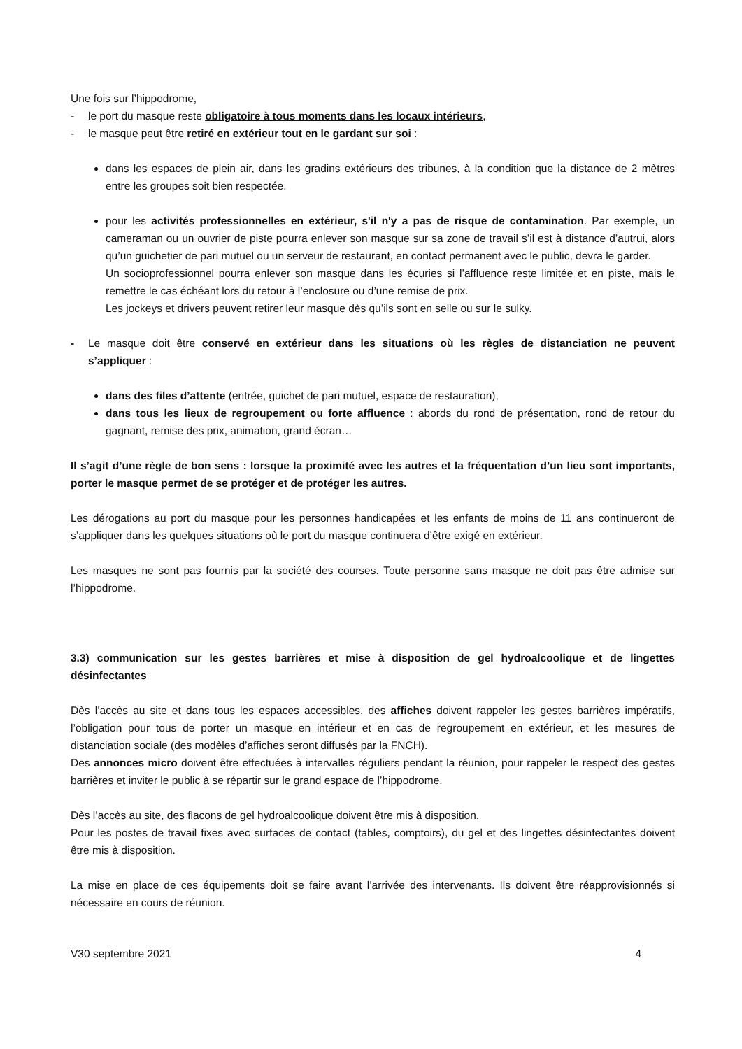Une fois sur l’hippodrome,
- le port du masque reste obligatoire à tous moments dans les locaux intérieurs,
- le masque peut être retiré en extérieur tout en le gardant sur soi :
dans les espaces de plein air, dans les gradins extérieurs des tribunes, à la condition que la distance de 2 mètres entre les groupes soit bien respectée.
pour les activités professionnelles en extérieur, s'il n'y a pas de risque de contamination. Par exemple, un cameraman ou un ouvrier de piste pourra enlever son masque sur sa zone de travail s’il est à distance d’autrui, alors qu’un guichetier de pari mutuel ou un serveur de restaurant, en contact permanent avec le public, devra le garder.
Un socioprofessionnel pourra enlever son masque dans les écuries si l’affluence reste limitée et en piste, mais le remettre le cas échéant lors du retour à l’enclosure ou d’une remise de prix.
Les jockeys et drivers peuvent retirer leur masque dès qu’ils sont en selle ou sur le sulky.
- Le masque doit être conservé en extérieur dans les situations où les règles de distanciation ne peuvent s’appliquer :
dans des files d’attente (entrée, guichet de pari mutuel, espace de restauration),
dans tous les lieux de regroupement ou forte affluence : abords du rond de présentation, rond de retour du gagnant, remise des prix, animation, grand écran…
Il s’agit d’une règle de bon sens : lorsque la proximité avec les autres et la fréquentation d’un lieu sont importants, porter le masque permet de se protéger et de protéger les autres.
Les dérogations au port du masque pour les personnes handicapées et les enfants de moins de 11 ans continueront de s’appliquer dans les quelques situations où le port du masque continuera d’être exigé en extérieur.
Les masques ne sont pas fournis par la société des courses. Toute personne sans masque ne doit pas être admise sur l’hippodrome.
3.3) communication sur les gestes barrières et mise à disposition de gel hydroalcoolique et de lingettes désinfectantes
Dès l’accès au site et dans tous les espaces accessibles, des affiches doivent rappeler les gestes barrières impératifs, l’obligation pour tous de porter un masque en intérieur et en cas de regroupement en extérieur, et les mesures de distanciation sociale (des modèles d’affiches seront diffusés par la FNCH).
Des annonces micro doivent être effectuées à intervalles réguliers pendant la réunion, pour rappeler le respect des gestes barrières et inviter le public à se répartir sur le grand espace de l’hippodrome.
Dès l’accès au site, des flacons de gel hydroalcoolique doivent être mis à disposition.
Pour les postes de travail fixes avec surfaces de contact (tables, comptoirs), du gel et des lingettes désinfectantes doivent être mis à disposition.
La mise en place de ces équipements doit se faire avant l’arrivée des intervenants. Ils doivent être réapprovisionnés si nécessaire en cours de réunion.
V30 septembre 2021 4